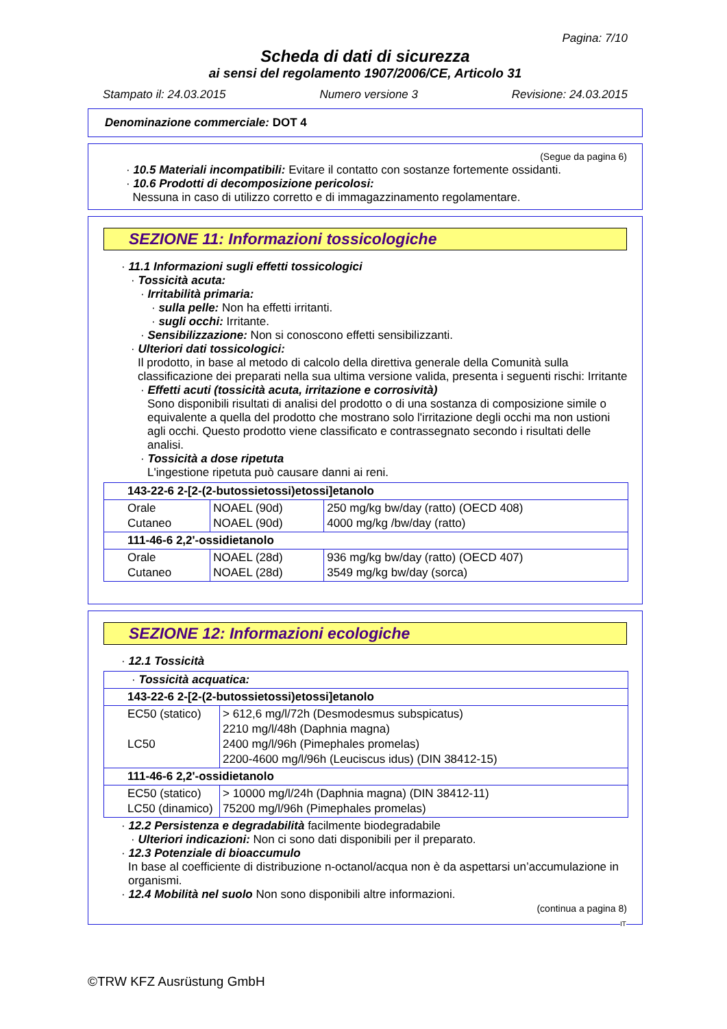Pagina: 7/10
Scheda di dati di sicurezza
ai sensi del regolamento 1907/2006/CE, Articolo 31
Stampato il: 24.03.2015 Numero versione 3 Revisione: 24.03.2015
Denominazione commerciale: DOT 4
(Segue da pagina 6)
· 10.5 Materiali incompatibili: Evitare il contatto con sostanze fortemente ossidanti.
· 10.6 Prodotti di decomposizione pericolosi:
Nessuna in caso di utilizzo corretto e di immagazzinamento regolamentare.
SEZIONE 11: Informazioni tossicologiche
· 11.1 Informazioni sugli effetti tossicologici
· Tossicità acuta:
· Irritabilità primaria:
· sulla pelle: Non ha effetti irritanti.
· sugli occhi: Irritante.
· Sensibilizzazione: Non si conoscono effetti sensibilizzanti.
· Ulteriori dati tossicologici:
Il prodotto, in base al metodo di calcolo della direttiva generale della Comunità sulla classificazione dei preparati nella sua ultima versione valida, presenta i seguenti rischi: Irritante
· Effetti acuti (tossicità acuta, irritazione e corrosività)
Sono disponibili risultati di analisi del prodotto o di una sostanza di composizione simile o equivalente a quella del prodotto che mostrano solo l'irritazione degli occhi ma non ustioni agli occhi. Questo prodotto viene classificato e contrassegnato secondo i risultati delle analisi.
· Tossicità a dose ripetuta
L'ingestione ripetuta può causare danni ai reni.
| 143-22-6 2-[2-(2-butossietossi)etossi]etanolo | | |
| Orale Cutaneo | NOAEL (90d) NOAEL (90d) | 250 mg/kg bw/day (ratto) (OECD 408) 4000 mg/kg /bw/day (ratto) |
| 111-46-6 2,2'-ossidietanolo | | |
| Orale Cutaneo | NOAEL (28d) NOAEL (28d) | 936 mg/kg bw/day (ratto) (OECD 407) 3549 mg/kg bw/day (sorca) |
SEZIONE 12: Informazioni ecologiche
· 12.1 Tossicità
| · Tossicità acquatica: | |
| 143-22-6 2-[2-(2-butossietossi)etossi]etanolo | |
| EC50 (statico) LC50 | > 612,6 mg/l/72h (Desmodesmus subspicatus) 2210 mg/l/48h (Daphnia magna) 2400 mg/l/96h (Pimephales promelas) 2200-4600 mg/l/96h (Leuciscus idus) (DIN 38412-15) |
| 111-46-6 2,2'-ossidietanolo | |
| EC50 (statico) LC50 (dinamico) | > 10000 mg/l/24h (Daphnia magna) (DIN 38412-11) 75200 mg/l/96h (Pimephales promelas) |
· 12.2 Persistenza e degradabilità facilmente biodegradabile
· Ulteriori indicazioni: Non ci sono dati disponibili per il preparato.
· 12.3 Potenziale di bioaccumulo
In base al coefficiente di distribuzione n-octanol/acqua non è da aspettarsi un’accumulazione in organismi.
· 12.4 Mobilità nel suolo Non sono disponibili altre informazioni.
(continua a pagina 8)
IT
©TRW KFZ Ausrüstung GmbH